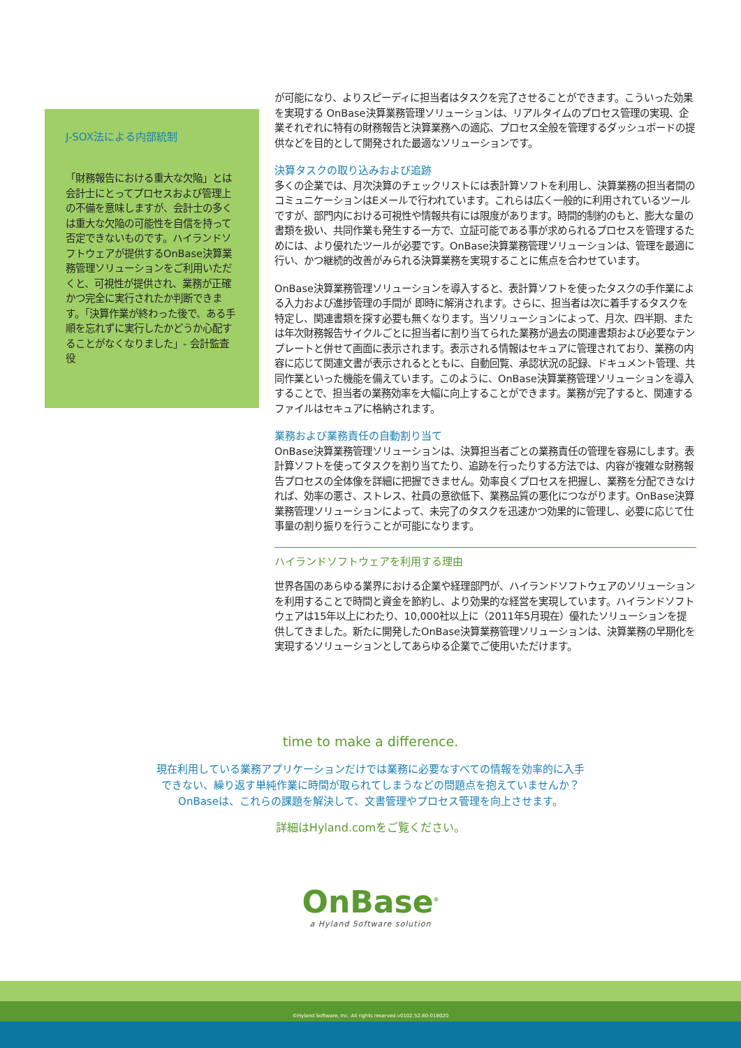J-SOX法による内部統制
「財務報告における重大な欠陥」とは会計士にとってプロセスおよび管理上の不備を意味しますが、会計士の多くは重大な欠陥の可能性を自信を持って否定できないものです。ハイランドソフトウェアが提供するOnBase決算業務管理ソリューションをご利用いただくと、可視性が提供され、業務が正確かつ完全に実行されたか判断できます。「決算作業が終わった後で、ある手順を忘れずに実行したかどうか心配することがなくなりました」- 会計監査役
が可能になり、よりスピーディに担当者はタスクを完了させることができます。こういった効果を実現する OnBase決算業務管理ソリューションは、リアルタイムのプロセス管理の実現、企業それぞれに特有の財務報告と決算業務への適応、プロセス全般を管理するダッシュボードの提供などを目的として開発された最適なソリューションです。
決算タスクの取り込みおよび追跡
多くの企業では、月次決算のチェックリストには表計算ソフトを利用し、決算業務の担当者間のコミュニケーションはEメールで行われています。これらは広く一般的に利用されているツールですが、部門内における可視性や情報共有には限度があります。時間的制約のもと、膨大な量の書類を扱い、共同作業も発生する一方で、立証可能である事が求められるプロセスを管理するためには、より優れたツールが必要です。OnBase決算業務管理ソリューションは、管理を最適に行い、かつ継続的改善がみられる決算業務を実現することに焦点を合わせています。
OnBase決算業務管理ソリューションを導入すると、表計算ソフトを使ったタスクの手作業による入力および進捗管理の手間が 即時に解消されます。さらに、担当者は次に着手するタスクを特定し、関連書類を探す必要も無くなります。当ソリューションによって、月次、四半期、または年次財務報告サイクルごとに担当者に割り当てられた業務が過去の関連書類および必要なテンプレートと併せて画面に表示されます。表示される情報はセキュアに管理されており、業務の内容に応じて関連文書が表示されるとともに、自動回覧、承認状況の記録、ドキュメント管理、共同作業といった機能を備えています。このように、OnBase決算業務管理ソリューションを導入することで、担当者の業務効率を大幅に向上することができます。業務が完了すると、関連するファイルはセキュアに格納されます。
業務および業務責任の自動割り当て
OnBase決算業務管理ソリューションは、決算担当者ごとの業務責任の管理を容易にします。表計算ソフトを使ってタスクを割り当てたり、追跡を行ったりする方法では、内容が複雑な財務報告プロセスの全体像を詳細に把握できません。効率良くプロセスを把握し、業務を分配できなければ、効率の悪さ、ストレス、社員の意欲低下、業務品質の悪化につながります。OnBase決算業務管理ソリューションによって、未完了のタスクを迅速かつ効果的に管理し、必要に応じて仕事量の割り振りを行うことが可能になります。
ハイランドソフトウェアを利用する理由
世界各国のあらゆる業界における企業や経理部門が、ハイランドソフトウェアのソリューションを利用することで時間と資金を節約し、より効果的な経営を実現しています。ハイランドソフトウェアは15年以上にわたり、10,000社以上に（2011年5月現在）優れたソリューションを提供してきました。新たに開発したOnBase決算業務管理ソリューションは、決算業務の早期化を実現するソリューションとしてあらゆる企業でご使用いただけます。
time to make a difference.
現在利用している業務アプリケーションだけでは業務に必要なすべての情報を効率的に入手
できない、繰り返す単純作業に時間が取られてしまうなどの問題点を抱えていませんか？
OnBaseは、これらの課題を解決して、文書管理やプロセス管理を向上させます。
詳細はHyland.comをご覧ください。
OnBase<sup>®</sup>
a Hyland Software solution
©Hyland Software, Inc. All rights reserved.v0102.52.80-018020